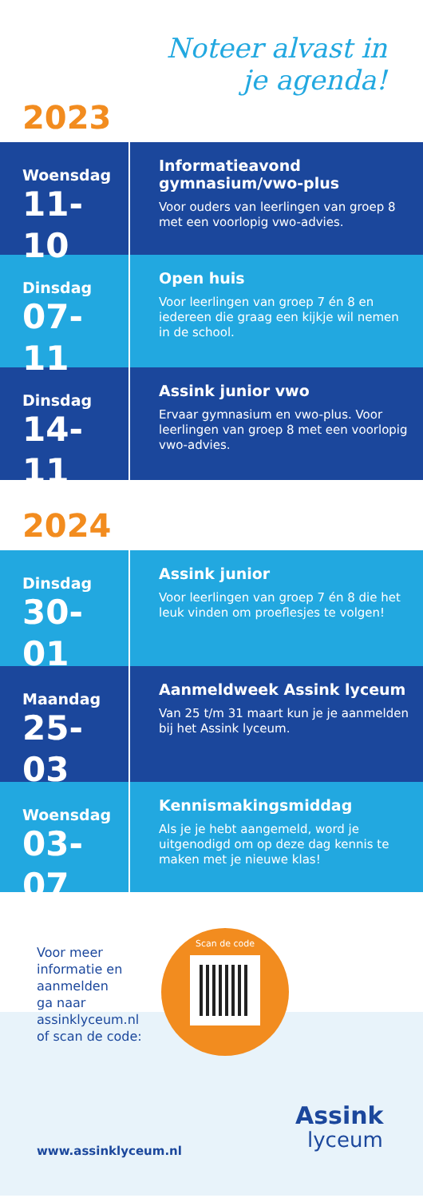Noteer alvast in je agenda!
2023
Woensdag
11-10
Informatieavond gymnasium/vwo-plus
Voor ouders van leerlingen van groep 8 met een voorlopig vwo-advies.
Dinsdag
07-11
Open huis
Voor leerlingen van groep 7 én 8 en iedereen die graag een kijkje wil nemen in de school.
Dinsdag
14-11
Assink junior vwo
Ervaar gymnasium en vwo-plus. Voor leerlingen van groep 8 met een voorlopig vwo-advies.
2024
Dinsdag
30-01
Assink junior
Voor leerlingen van groep 7 én 8 die het leuk vinden om proeflesjes te volgen!
Maandag
25-03
Aanmeldweek Assink lyceum
Van 25 t/m 31 maart kun je je aanmelden bij het Assink lyceum.
Woensdag
03-07
Kennismakingsmiddag
Als je je hebt aangemeld, word je uitgenodigd om op deze dag kennis te maken met je nieuwe klas!
Voor meer
informatie en
aanmelden
ga naar
assinklyceum.nl
of scan de code:
Scan de code
www.assinklyceum.nl
Assink
lyceum